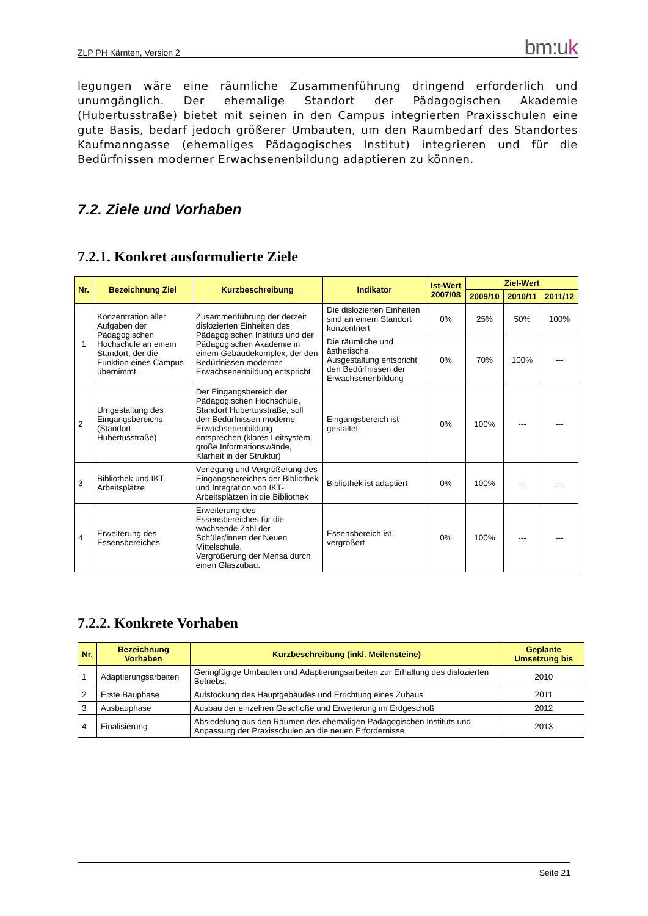ZLP PH Kärnten, Version 2 bm:uk
legungen wäre eine räumliche Zusammenführung dringend erforderlich und unumgänglich. Der ehemalige Standort der Pädagogischen Akademie (Hubertusstraße) bietet mit seinen in den Campus integrierten Praxisschulen eine gute Basis, bedarf jedoch größerer Umbauten, um den Raumbedarf des Standortes Kaufmanngasse (ehemaliges Pädagogisches Institut) integrieren und für die Bedürfnissen moderner Erwachsenenbildung adaptieren zu können.
7.2. Ziele und Vorhaben
7.2.1. Konkret ausformulierte Ziele
| Nr. | Bezeichnung Ziel | Kurzbeschreibung | Indikator | Ist-Wert 2007/08 | Ziel-Wert | | |
| --- | --- | --- | --- | --- | --- | --- | --- |
| | | | | | 2009/10 | 2010/11 | 2011/12 |
| 1 | Konzentration aller Aufgaben der Pädagogischen Hochschule an einem Standort, der die Funktion eines Campus übernimmt. | Zusammenführung der derzeit dislozierten Einheiten des Pädagogischen Instituts und der Pädagogischen Akademie in einem Gebäudekomplex, der den Bedürfnissen moderner Erwachsenenbildung entspricht | Die dislozierten Einheiten sind an einem Standort konzentriert | 0% | 25% | 50% | 100% |
| | | | Die räumliche und ästhetische Ausgestaltung entspricht den Bedürfnissen der Erwachsenenbildung | 0% | 70% | 100% | --- |
| 2 | Umgestaltung des Eingangsbereichs (Standort Hubertusstraße) | Der Eingangsbereich der Pädagogischen Hochschule, Standort Hubertusstraße, soll den Bedürfnissen moderne Erwachsenenbildung entsprechen (klares Leitsystem, große Informationswände, Klarheit in der Struktur) | Eingangsbereich ist gestaltet | 0% | 100% | --- | --- |
| 3 | Bibliothek und IKT-Arbeitsplätze | Verlegung und Vergrößerung des Eingangsbereiches der Bibliothek und Integration von IKT-Arbeitsplätzen in die Bibliothek | Bibliothek ist adaptiert | 0% | 100% | --- | --- |
| 4 | Erweiterung des Essensbereiches | Erweiterung des Essensbereiches für die wachsende Zahl der Schüler/innen der Neuen Mittelschule. Vergrößerung der Mensa durch einen Glaszubau. | Essensbereich ist vergrößert | 0% | 100% | --- | --- |
7.2.2. Konkrete Vorhaben
| Nr. | Bezeichnung Vorhaben | Kurzbeschreibung (inkl. Meilensteine) | Geplante Umsetzung bis |
| --- | --- | --- | --- |
| 1 | Adaptierungsarbeiten | Geringfügige Umbauten und Adaptierungsarbeiten zur Erhaltung des dislozierten Betriebs. | 2010 |
| 2 | Erste Bauphase | Aufstockung des Hauptgebäudes und Errichtung eines Zubaus | 2011 |
| 3 | Ausbauphase | Ausbau der einzelnen Geschoße und Erweiterung im Erdgeschoß | 2012 |
| 4 | Finalisierung | Absiedelung aus den Räumen des ehemaligen Pädagogischen Instituts und Anpassung der Praxisschulen an die neuen Erfordernisse | 2013 |
Seite 21